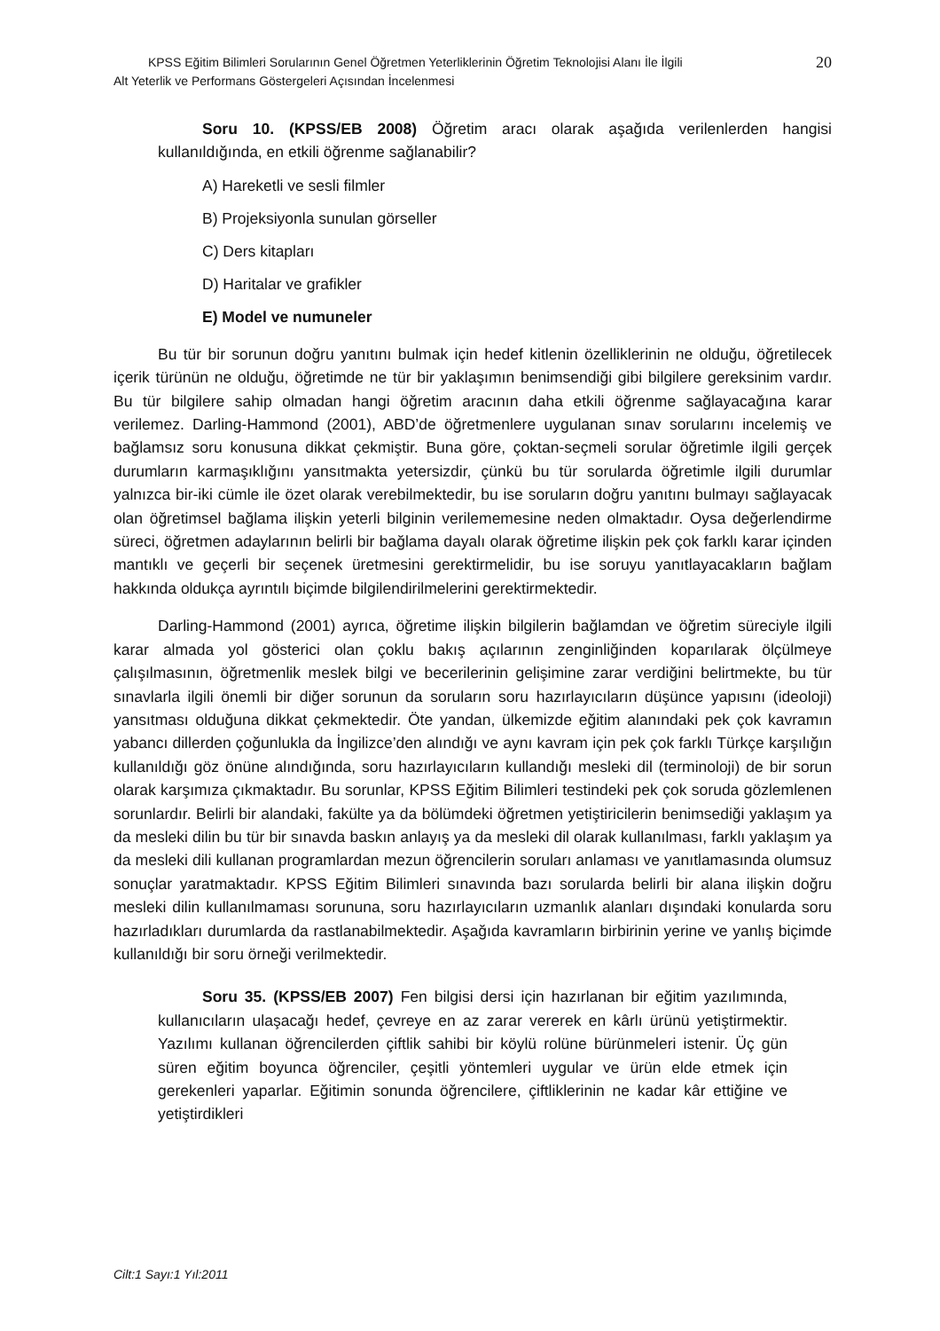KPSS Eğitim Bilimleri Sorularının Genel Öğretmen Yeterliklerinin Öğretim Teknolojisi Alanı İle İlgili 20
Alt Yeterlik ve Performans Göstergeleri Açısından İncelenmesi
Soru 10. (KPSS/EB 2008) Öğretim aracı olarak aşağıda verilenlerden hangisi kullanıldığında, en etkili öğrenme sağlanabilir?
A) Hareketli ve sesli filmler
B) Projeksiyonla sunulan görseller
C) Ders kitapları
D) Haritalar ve grafikler
E) Model ve numuneler
Bu tür bir sorunun doğru yanıtını bulmak için hedef kitlenin özelliklerinin ne olduğu, öğretilecek içerik türünün ne olduğu, öğretimde ne tür bir yaklaşımın benimsendiği gibi bilgilere gereksinim vardır. Bu tür bilgilere sahip olmadan hangi öğretim aracının daha etkili öğrenme sağlayacağına karar verilemez. Darling-Hammond (2001), ABD’de öğretmenlere uygulanan sınav sorularını incelemiş ve bağlamsız soru konusuna dikkat çekmiştir. Buna göre, çoktan-seçmeli sorular öğretimle ilgili gerçek durumların karmaşıklığını yansıtmakta yetersizdir, çünkü bu tür sorularda öğretimle ilgili durumlar yalnızca bir-iki cümle ile özet olarak verebilmektedir, bu ise soruların doğru yanıtını bulmayı sağlayacak olan öğretimsel bağlama ilişkin yeterli bilginin verilememesine neden olmaktadır. Oysa değerlendirme süreci, öğretmen adaylarının belirli bir bağlama dayalı olarak öğretime ilişkin pek çok farklı karar içinden mantıklı ve geçerli bir seçenek üretmesini gerektirmelidir, bu ise soruyu yanıtlayacakların bağlam hakkında oldukça ayrıntılı biçimde bilgilendirilmelerini gerektirmektedir.
Darling-Hammond (2001) ayrıca, öğretime ilişkin bilgilerin bağlamdan ve öğretim süreciyle ilgili karar almada yol gösterici olan çoklu bakış açılarının zenginliğinden koparılarak ölçülmeye çalışılmasının, öğretmenlik meslek bilgi ve becerilerinin gelişimine zarar verdiğini belirtmekte, bu tür sınavlarla ilgili önemli bir diğer sorunun da soruların soru hazırlayıcıların düşünce yapısını (ideoloji) yansıtması olduğuna dikkat çekmektedir. Öte yandan, ülkemizde eğitim alanındaki pek çok kavramın yabancı dillerden çoğunlukla da İngilizce’den alındığı ve aynı kavram için pek çok farklı Türkçe karşılığın kullanıldığı göz önüne alındığında, soru hazırlayıcıların kullandığı mesleki dil (terminoloji) de bir sorun olarak karşımıza çıkmaktadır. Bu sorunlar, KPSS Eğitim Bilimleri testindeki pek çok soruda gözlemlenen sorunlardır. Belirli bir alandaki, fakülte ya da bölümdeki öğretmen yetiştiricilerin benimsediği yaklaşım ya da mesleki dilin bu tür bir sınavda baskın anlayış ya da mesleki dil olarak kullanılması, farklı yaklaşım ya da mesleki dili kullanan programlardan mezun öğrencilerin soruları anlaması ve yanıtlamasında olumsuz sonuçlar yaratmaktadır. KPSS Eğitim Bilimleri sınavında bazı sorularda belirli bir alana ilişkin doğru mesleki dilin kullanılmaması sorununa, soru hazırlayıcıların uzmanlık alanları dışındaki konularda soru hazırladıkları durumlarda da rastlanabilmektedir. Aşağıda kavramların birbirinin yerine ve yanlış biçimde kullanıldığı bir soru örneği verilmektedir.
Soru 35. (KPSS/EB 2007) Fen bilgisi dersi için hazırlanan bir eğitim yazılımında, kullanıcıların ulaşacağı hedef, çevreye en az zarar vererek en kârlı ürünü yetiştirmektir. Yazılımı kullanan öğrencilerden çiftlik sahibi bir köylü rolüne bürünmeleri istenir. Üç gün süren eğitim boyunca öğrenciler, çeşitli yöntemleri uygular ve ürün elde etmek için gerekenleri yaparlar. Eğitimin sonunda öğrencilere, çiftliklerinin ne kadar kâr ettiğine ve yetiştirdikleri
Cilt:1 Sayı:1 Yıl:2011